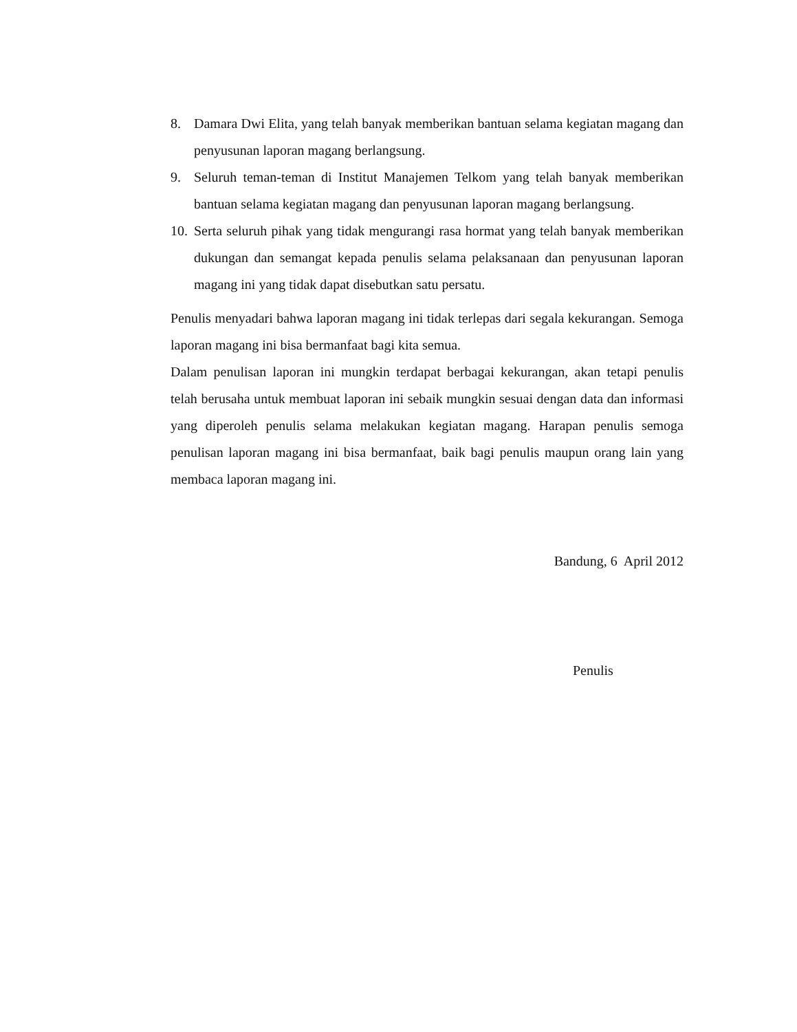8. Damara Dwi Elita, yang telah banyak memberikan bantuan selama kegiatan magang dan penyusunan laporan magang berlangsung.
9. Seluruh teman-teman di Institut Manajemen Telkom yang telah banyak memberikan bantuan selama kegiatan magang dan penyusunan laporan magang berlangsung.
10. Serta seluruh pihak yang tidak mengurangi rasa hormat yang telah banyak memberikan dukungan dan semangat kepada penulis selama pelaksanaan dan penyusunan laporan magang ini yang tidak dapat disebutkan satu persatu.
Penulis menyadari bahwa laporan magang ini tidak terlepas dari segala kekurangan. Semoga laporan magang ini bisa bermanfaat bagi kita semua.
Dalam penulisan laporan ini mungkin terdapat berbagai kekurangan, akan tetapi penulis telah berusaha untuk membuat laporan ini sebaik mungkin sesuai dengan data dan informasi yang diperoleh penulis selama melakukan kegiatan magang. Harapan penulis semoga penulisan laporan magang ini bisa bermanfaat, baik bagi penulis maupun orang lain yang membaca laporan magang ini.
Bandung, 6 April 2012
Penulis